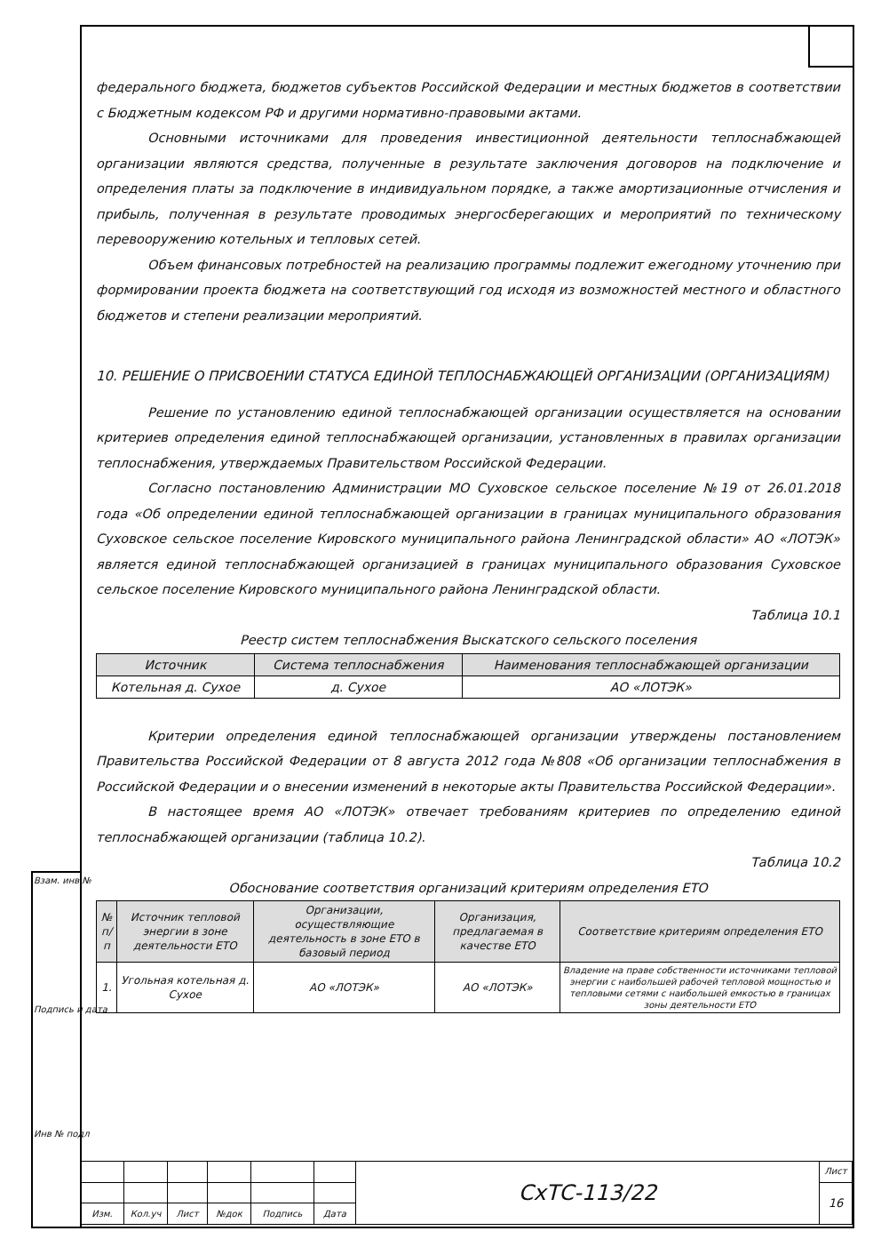федерального бюджета, бюджетов субъектов Российской Федерации и местных бюджетов в соответствии с Бюджетным кодексом РФ и другими нормативно-правовыми актами.
Основными источниками для проведения инвестиционной деятельности теплоснабжающей организации являются средства, полученные в результате заключения договоров на подключение и определения платы за подключение в индивидуальном порядке, а также амортизационные отчисления и прибыль, полученная в результате проводимых энергосберегающих и мероприятий по техническому перевооружению котельных и тепловых сетей.
Объем финансовых потребностей на реализацию программы подлежит ежегодному уточнению при формировании проекта бюджета на соответствующий год исходя из возможностей местного и областного бюджетов и степени реализации мероприятий.
10. РЕШЕНИЕ О ПРИСВОЕНИИ СТАТУСА ЕДИНОЙ ТЕПЛОСНАБЖАЮЩЕЙ ОРГАНИЗАЦИИ (ОРГАНИЗАЦИЯМ)
Решение по установлению единой теплоснабжающей организации осуществляется на основании критериев определения единой теплоснабжающей организации, установленных в правилах организации теплоснабжения, утверждаемых Правительством Российской Федерации.
Согласно постановлению Администрации МО Суховское сельское поселение №19 от 26.01.2018 года «Об определении единой теплоснабжающей организации в границах муниципального образования Суховское сельское поселение Кировского муниципального района Ленинградской области» АО «ЛОТЭК» является единой теплоснабжающей организацией в границах муниципального образования Суховское сельское поселение Кировского муниципального района Ленинградской области.
Таблица 10.1
Реестр систем теплоснабжения Выскатского сельского поселения
| Источник | Система теплоснабжения | Наименования теплоснабжающей организации |
| --- | --- | --- |
| Котельная д. Сухое | д. Сухое | АО «ЛОТЭК» |
Критерии определения единой теплоснабжающей организации утверждены постановлением Правительства Российской Федерации от 8 августа 2012 года №808 «Об организации теплоснабжения в Российской Федерации и о внесении изменений в некоторые акты Правительства Российской Федерации».
В настоящее время АО «ЛОТЭК» отвечает требованиям критериев по определению единой теплоснабжающей организации (таблица 10.2).
Таблица 10.2
Обоснование соответствия организаций критериям определения ЕТО
| № п/п | Источник тепловой энергии в зоне деятельности ЕТО | Организации, осуществляющие деятельность в зоне ЕТО в базовый период | Организация, предлагаемая в качестве ЕТО | Соответствие критериям определения ЕТО |
| --- | --- | --- | --- | --- |
| 1. | Угольная котельная д. Сухое | АО «ЛОТЭК» | АО «ЛОТЭК» | Владение на праве собственности источниками тепловой энергии с наибольшей рабочей тепловой мощностью и тепловыми сетями с наибольшей емкостью в границах зоны деятельности ЕТО |
| | | | | | | СхТС-113/22 | Лист |
| | | | | | | | 16 |
| Изм. | Кол.уч | Лист | №док | Подпись | Дата | | |
Взам. инв №
Подпись и дата
Инв № подл